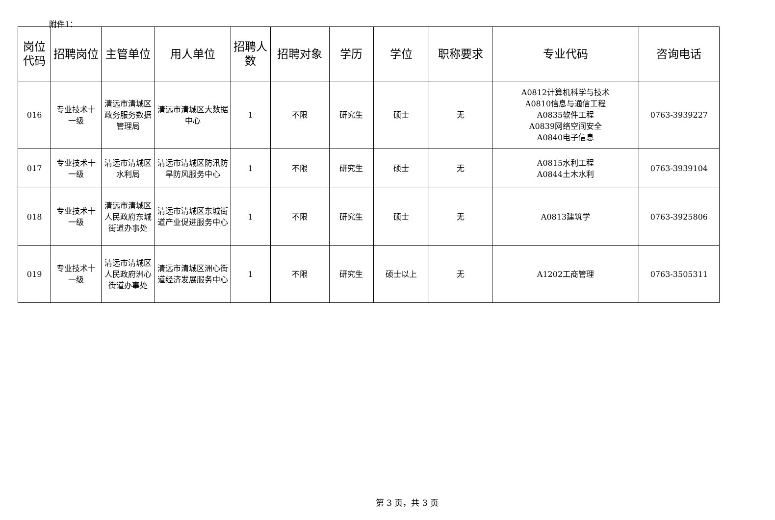附件1：
| 岗位代码 | 招聘岗位 | 主管单位 | 用人单位 | 招聘人数 | 招聘对象 | 学历 | 学位 | 职称要求 | 专业代码 | 咨询电话 |
| --- | --- | --- | --- | --- | --- | --- | --- | --- | --- | --- |
| 016 | 专业技术十一级 | 清远市清城区政务服务数据管理局 | 清远市清城区大数据中心 | 1 | 不限 | 研究生 | 硕士 | 无 | A0812计算机科学与技术 A0810信息与通信工程 A0835软件工程 A0839网络空间安全 A0840电子信息 | 0763-3939227 |
| 017 | 专业技术十一级 | 清远市清城区水利局 | 清远市清城区防汛防旱防风服务中心 | 1 | 不限 | 研究生 | 硕士 | 无 | A0815水利工程 A0844土木水利 | 0763-3939104 |
| 018 | 专业技术十一级 | 清远市清城区人民政府东城街道办事处 | 清远市清城区东城街道产业促进服务中心 | 1 | 不限 | 研究生 | 硕士 | 无 | A0813建筑学 | 0763-3925806 |
| 019 | 专业技术十一级 | 清远市清城区人民政府洲心街道办事处 | 清远市清城区洲心街道经济发展服务中心 | 1 | 不限 | 研究生 | 硕士以上 | 无 | A1202工商管理 | 0763-3505311 |
第 3 页，共 3 页